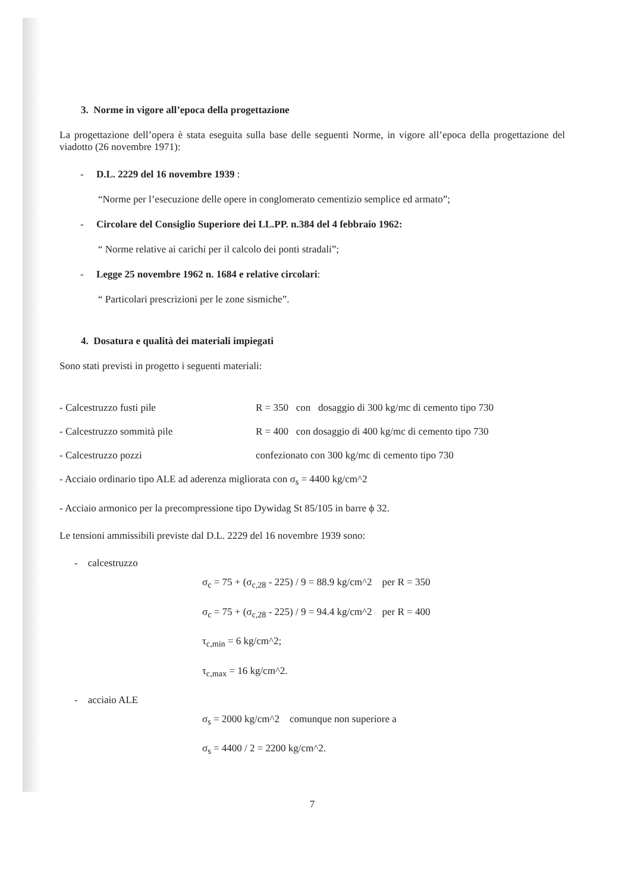3. Norme in vigore all’epoca della progettazione
La progettazione dell’opera è stata eseguita sulla base delle seguenti Norme, in vigore all’epoca della progettazione del viadotto (26 novembre 1971):
- D.L. 2229 del 16 novembre 1939 :
“Norme per l’esecuzione delle opere in conglomerato cementizio semplice ed armato”;
- Circolare del Consiglio Superiore dei LL.PP. n.384 del 4 febbraio 1962:
“ Norme relative ai carichi per il calcolo dei ponti stradali”;
- Legge 25 novembre 1962 n. 1684 e relative circolari:
“ Particolari prescrizioni per le zone sismiche”.
4. Dosatura e qualità dei materiali impiegati
Sono stati previsti in progetto i seguenti materiali:
| - Calcestruzzo fusti pile | R = 350 con dosaggio di 300 kg/mc di cemento tipo 730 |
| - Calcestruzzo sommità pile | R = 400 con dosaggio di 400 kg/mc di cemento tipo 730 |
| - Calcestruzzo pozzi | confezionato con 300 kg/mc di cemento tipo 730 |
- Acciaio ordinario tipo ALE ad aderenza migliorata con σ<sub>s</sub> = 4400 kg/cm^2
- Acciaio armonico per la precompressione tipo Dywidag St 85/105 in barre ϕ 32.
Le tensioni ammissibili previste dal D.L. 2229 del 16 novembre 1939 sono:
- calcestruzzo
σ<sub>c</sub> = 75 + (σ<sub>c,28</sub> - 225) / 9 = 88.9 kg/cm^2 per R = 350
σ<sub>c</sub> = 75 + (σ<sub>c,28</sub> - 225) / 9 = 94.4 kg/cm^2 per R = 400
τ<sub>c,min</sub> = 6 kg/cm^2;
τ<sub>c,max</sub> = 16 kg/cm^2.
- acciaio ALE
σ<sub>s</sub> = 2000 kg/cm^2 comunque non superiore a
σ<sub>s</sub> = 4400 / 2 = 2200 kg/cm^2.
7